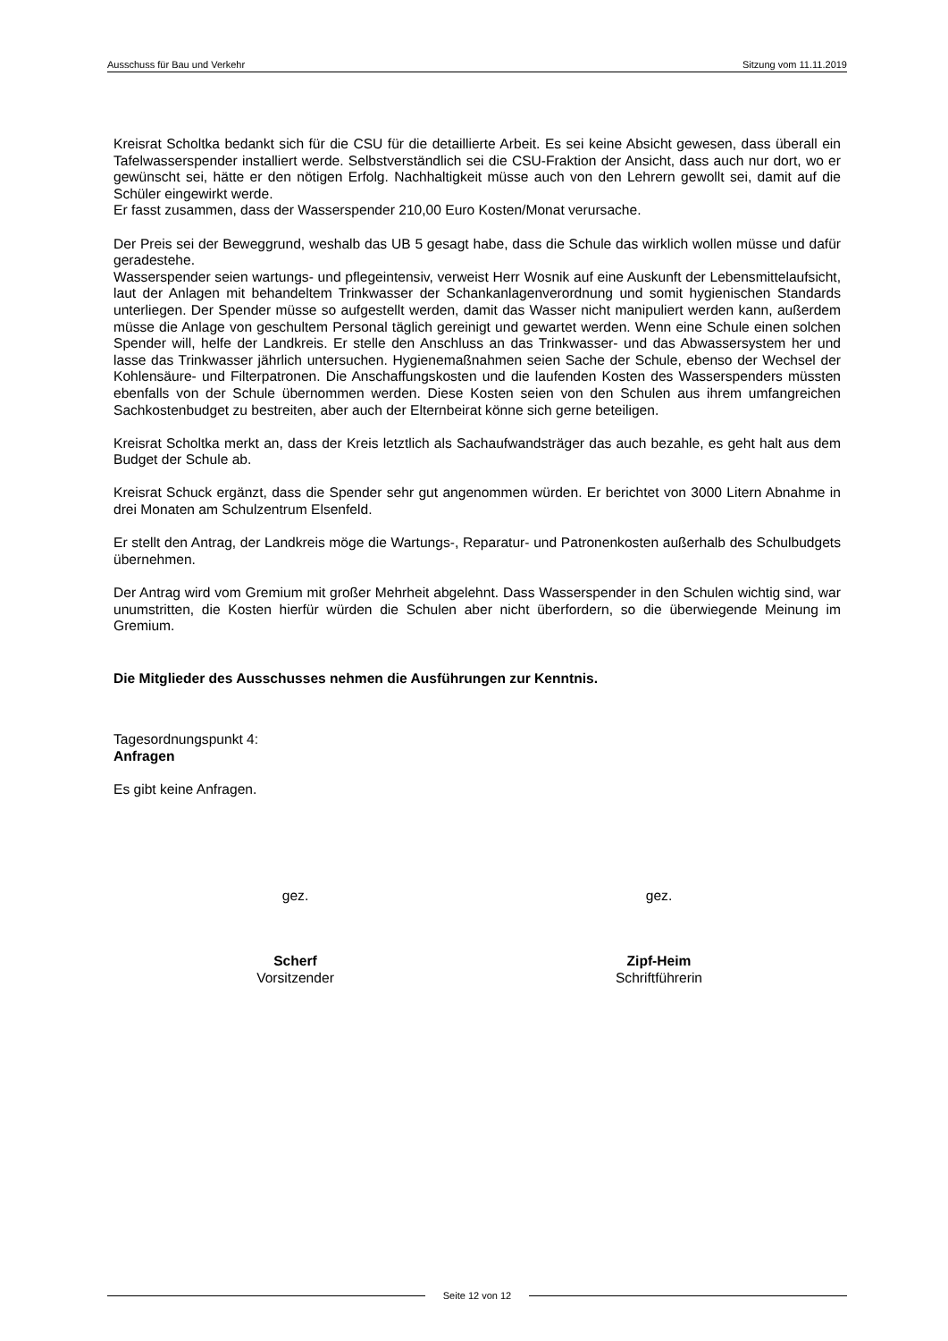Ausschuss für Bau und Verkehr Sitzung vom 11.11.2019
Kreisrat Scholtka bedankt sich für die CSU für die detaillierte Arbeit. Es sei keine Absicht gewesen, dass überall ein Tafelwasserspender installiert werde. Selbstverständlich sei die CSU-Fraktion der Ansicht, dass auch nur dort, wo er gewünscht sei, hätte er den nötigen Erfolg. Nachhaltigkeit müsse auch von den Lehrern gewollt sei, damit auf die Schüler eingewirkt werde.
Er fasst zusammen, dass der Wasserspender 210,00 Euro Kosten/Monat verursache.
Der Preis sei der Beweggrund, weshalb das UB 5 gesagt habe, dass die Schule das wirklich wollen müsse und dafür geradestehe.
Wasserspender seien wartungs- und pflegeintensiv, verweist Herr Wosnik auf eine Auskunft der Lebensmittelaufsicht, laut der Anlagen mit behandeltem Trinkwasser der Schankanlagenverordnung und somit hygienischen Standards unterliegen. Der Spender müsse so aufgestellt werden, damit das Wasser nicht manipuliert werden kann, außerdem müsse die Anlage von geschultem Personal täglich gereinigt und gewartet werden. Wenn eine Schule einen solchen Spender will, helfe der Landkreis. Er stelle den Anschluss an das Trinkwasser- und das Abwassersystem her und lasse das Trinkwasser jährlich untersuchen. Hygienemaßnahmen seien Sache der Schule, ebenso der Wechsel der Kohlensäure- und Filterpatronen. Die Anschaffungskosten und die laufenden Kosten des Wasserspenders müssten ebenfalls von der Schule übernommen werden. Diese Kosten seien von den Schulen aus ihrem umfangreichen Sachkostenbudget zu bestreiten, aber auch der Elternbeirat könne sich gerne beteiligen.
Kreisrat Scholtka merkt an, dass der Kreis letztlich als Sachaufwandsträger das auch bezahle, es geht halt aus dem Budget der Schule ab.
Kreisrat Schuck ergänzt, dass die Spender sehr gut angenommen würden. Er berichtet von 3000 Litern Abnahme in drei Monaten am Schulzentrum Elsenfeld.
Er stellt den Antrag, der Landkreis möge die Wartungs-, Reparatur- und Patronenkosten außerhalb des Schulbudgets übernehmen.
Der Antrag wird vom Gremium mit großer Mehrheit abgelehnt. Dass Wasserspender in den Schulen wichtig sind, war unumstritten, die Kosten hierfür würden die Schulen aber nicht überfordern, so die überwiegende Meinung im Gremium.
Die Mitglieder des Ausschusses nehmen die Ausführungen zur Kenntnis.
Tagesordnungspunkt 4:
Anfragen
Es gibt keine Anfragen.
gez. gez.
Scherf
Vorsitzender
Zipf-Heim
Schriftführerin
Seite 12 von 12